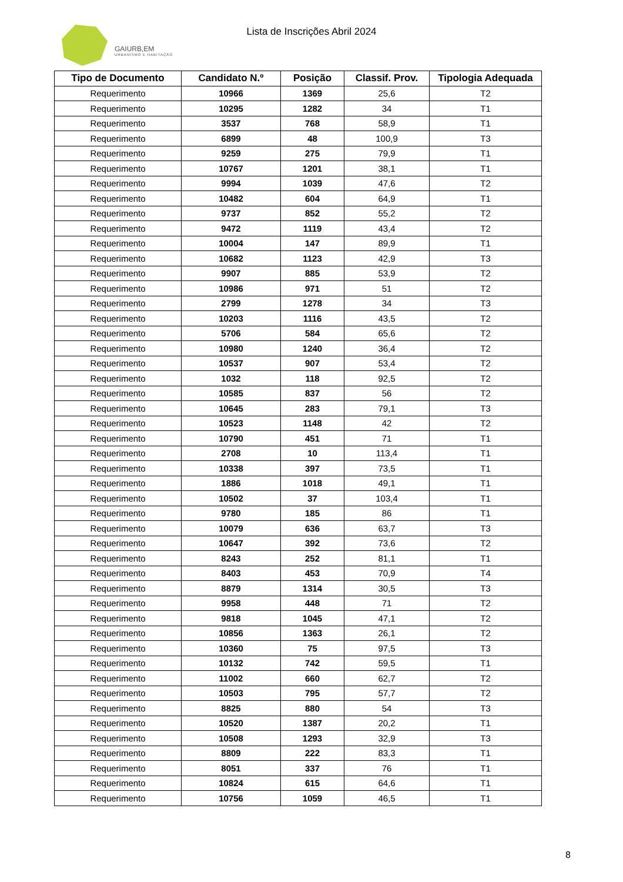GAIURB,EM
URBANISMO E HABITAÇÃO
Lista de Inscrições Abril 2024
| Tipo de Documento | Candidato N.º | Posição | Classif. Prov. | Tipologia Adequada |
| --- | --- | --- | --- | --- |
| Requerimento | 10966 | 1369 | 25,6 | T2 |
| Requerimento | 10295 | 1282 | 34 | T1 |
| Requerimento | 3537 | 768 | 58,9 | T1 |
| Requerimento | 6899 | 48 | 100,9 | T3 |
| Requerimento | 9259 | 275 | 79,9 | T1 |
| Requerimento | 10767 | 1201 | 38,1 | T1 |
| Requerimento | 9994 | 1039 | 47,6 | T2 |
| Requerimento | 10482 | 604 | 64,9 | T1 |
| Requerimento | 9737 | 852 | 55,2 | T2 |
| Requerimento | 9472 | 1119 | 43,4 | T2 |
| Requerimento | 10004 | 147 | 89,9 | T1 |
| Requerimento | 10682 | 1123 | 42,9 | T3 |
| Requerimento | 9907 | 885 | 53,9 | T2 |
| Requerimento | 10986 | 971 | 51 | T2 |
| Requerimento | 2799 | 1278 | 34 | T3 |
| Requerimento | 10203 | 1116 | 43,5 | T2 |
| Requerimento | 5706 | 584 | 65,6 | T2 |
| Requerimento | 10980 | 1240 | 36,4 | T2 |
| Requerimento | 10537 | 907 | 53,4 | T2 |
| Requerimento | 1032 | 118 | 92,5 | T2 |
| Requerimento | 10585 | 837 | 56 | T2 |
| Requerimento | 10645 | 283 | 79,1 | T3 |
| Requerimento | 10523 | 1148 | 42 | T2 |
| Requerimento | 10790 | 451 | 71 | T1 |
| Requerimento | 2708 | 10 | 113,4 | T1 |
| Requerimento | 10338 | 397 | 73,5 | T1 |
| Requerimento | 1886 | 1018 | 49,1 | T1 |
| Requerimento | 10502 | 37 | 103,4 | T1 |
| Requerimento | 9780 | 185 | 86 | T1 |
| Requerimento | 10079 | 636 | 63,7 | T3 |
| Requerimento | 10647 | 392 | 73,6 | T2 |
| Requerimento | 8243 | 252 | 81,1 | T1 |
| Requerimento | 8403 | 453 | 70,9 | T4 |
| Requerimento | 8879 | 1314 | 30,5 | T3 |
| Requerimento | 9958 | 448 | 71 | T2 |
| Requerimento | 9818 | 1045 | 47,1 | T2 |
| Requerimento | 10856 | 1363 | 26,1 | T2 |
| Requerimento | 10360 | 75 | 97,5 | T3 |
| Requerimento | 10132 | 742 | 59,5 | T1 |
| Requerimento | 11002 | 660 | 62,7 | T2 |
| Requerimento | 10503 | 795 | 57,7 | T2 |
| Requerimento | 8825 | 880 | 54 | T3 |
| Requerimento | 10520 | 1387 | 20,2 | T1 |
| Requerimento | 10508 | 1293 | 32,9 | T3 |
| Requerimento | 8809 | 222 | 83,3 | T1 |
| Requerimento | 8051 | 337 | 76 | T1 |
| Requerimento | 10824 | 615 | 64,6 | T1 |
| Requerimento | 10756 | 1059 | 46,5 | T1 |
8